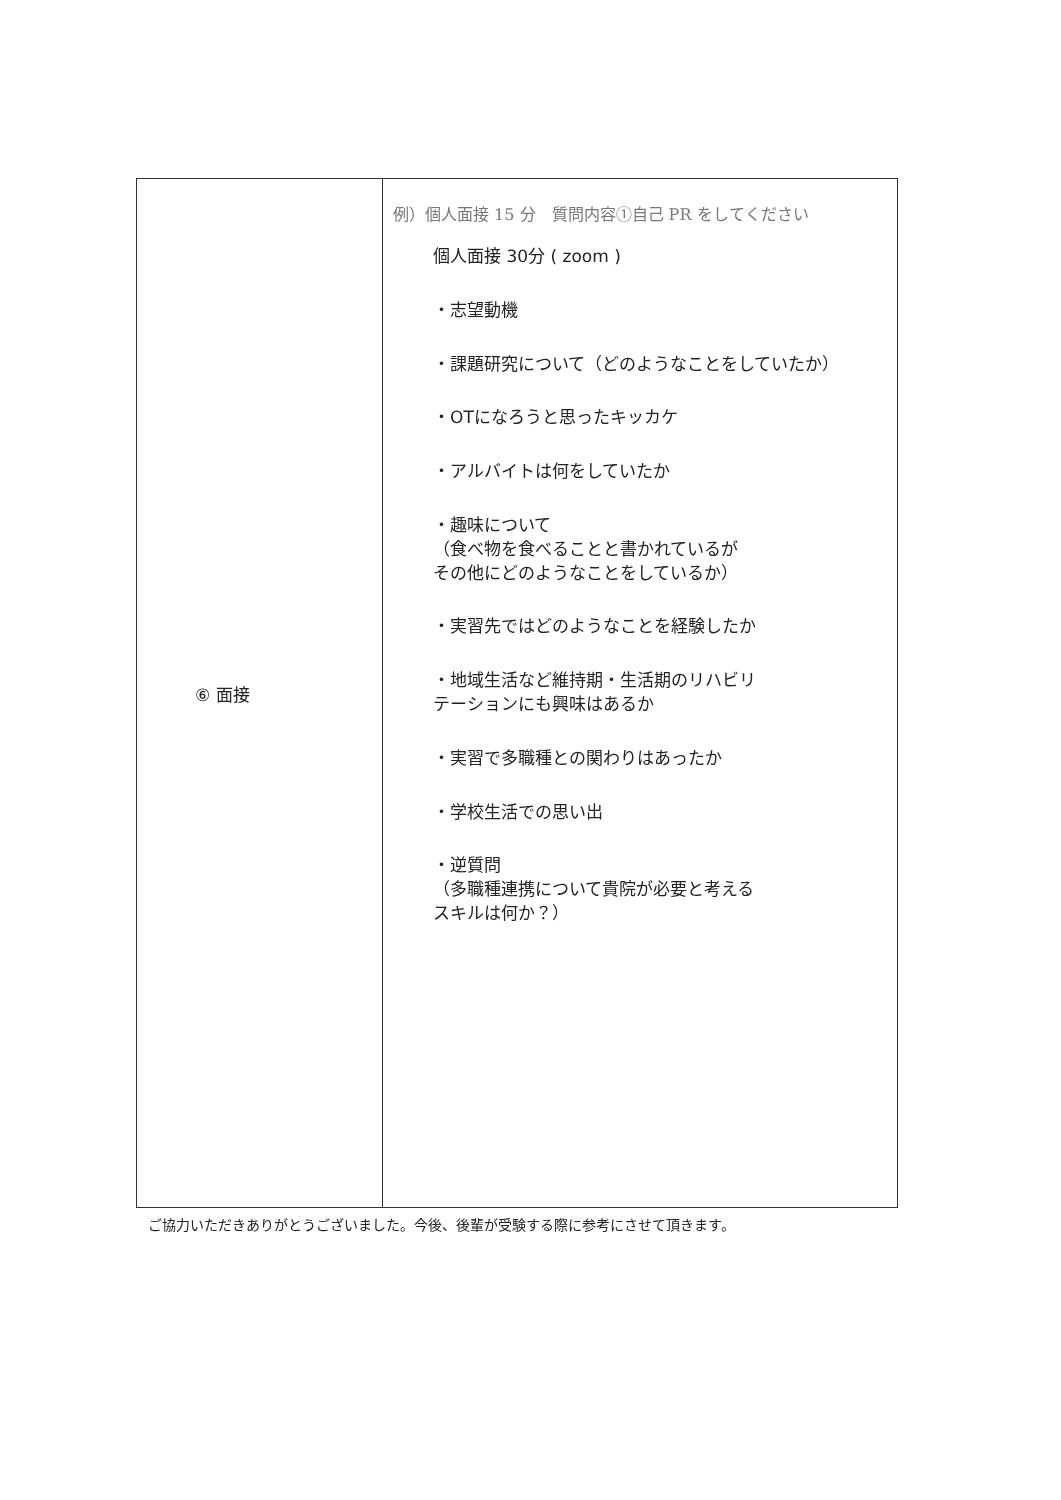| ⑥ 面接 | 例）個人面接 15 分 質問内容①自己 PR をしてください 個人面接 30分 ( zoom ) ・志望動機 ・課題研究について（どのようなことをしていたか） ・OTになろうと思ったキッカケ ・アルバイトは何をしていたか ・趣味について （食べ物を食べることと書かれているが その他にどのようなことをしているか） ・実習先ではどのようなことを経験したか ・地域生活など維持期・生活期のリハビリ テーションにも興味はあるか ・実習で多職種との関わりはあったか ・学校生活での思い出 ・逆質問 （多職種連携について貴院が必要と考える スキルは何か？） |
ご協力いただきありがとうございました。今後、後輩が受験する際に参考にさせて頂きます。